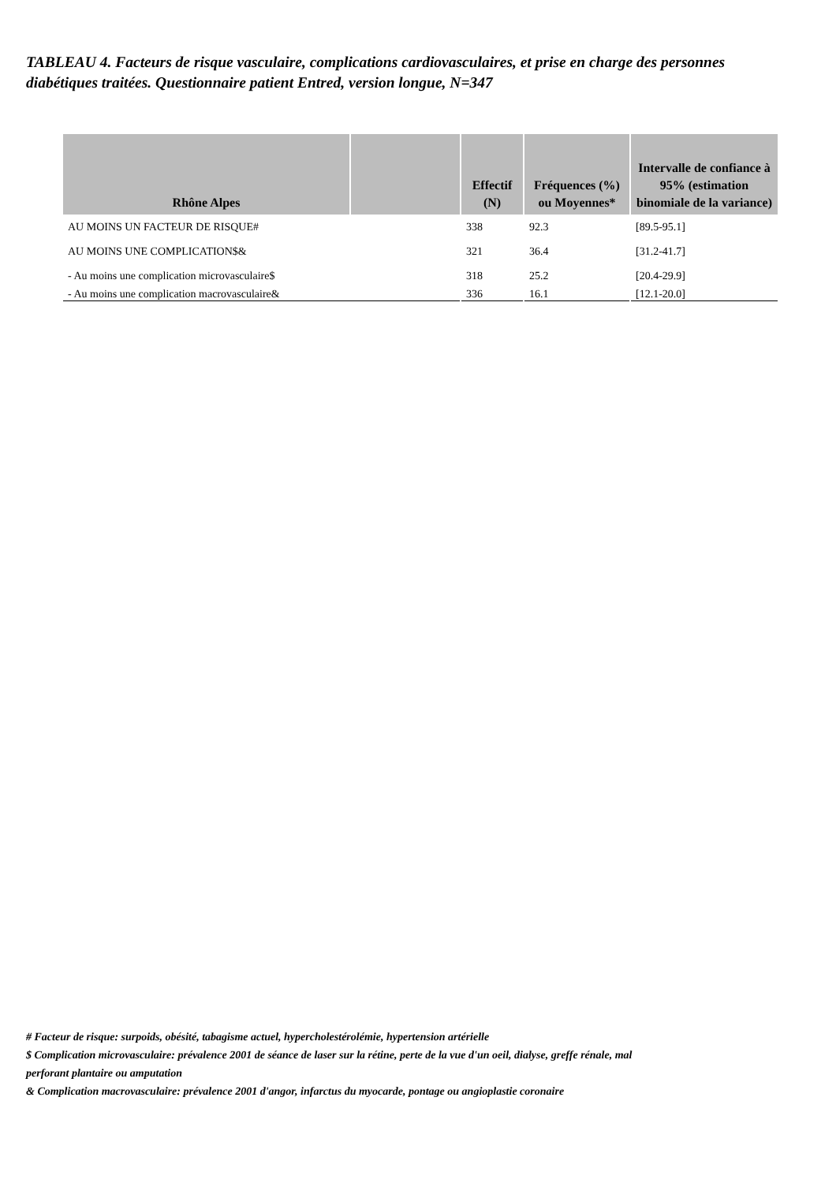TABLEAU 4. Facteurs de risque vasculaire, complications cardiovasculaires, et prise en charge des personnes diabétiques traitées. Questionnaire patient Entred, version longue, N=347
| Rhône Alpes | | Effectif (N) | Fréquences (%) ou Moyennes* | Intervalle de confiance à 95% (estimation binomiale de la variance) |
| --- | --- | --- | --- | --- |
| AU MOINS UN FACTEUR DE RISQUE# | | 338 | 92.3 | [89.5-95.1] |
| AU MOINS UNE COMPLICATION$& | | 321 | 36.4 | [31.2-41.7] |
| - Au moins une complication microvasculaire$ | | 318 | 25.2 | [20.4-29.9] |
| - Au moins une complication macrovasculaire& | | 336 | 16.1 | [12.1-20.0] |
# Facteur de risque: surpoids, obésité, tabagisme actuel, hypercholestérolémie, hypertension artérielle
$ Complication microvasculaire: prévalence 2001 de séance de laser sur la rétine, perte de la vue d'un oeil, dialyse, greffe rénale, mal perforant plantaire ou amputation
& Complication macrovasculaire: prévalence 2001 d'angor, infarctus du myocarde, pontage ou angioplastie coronaire